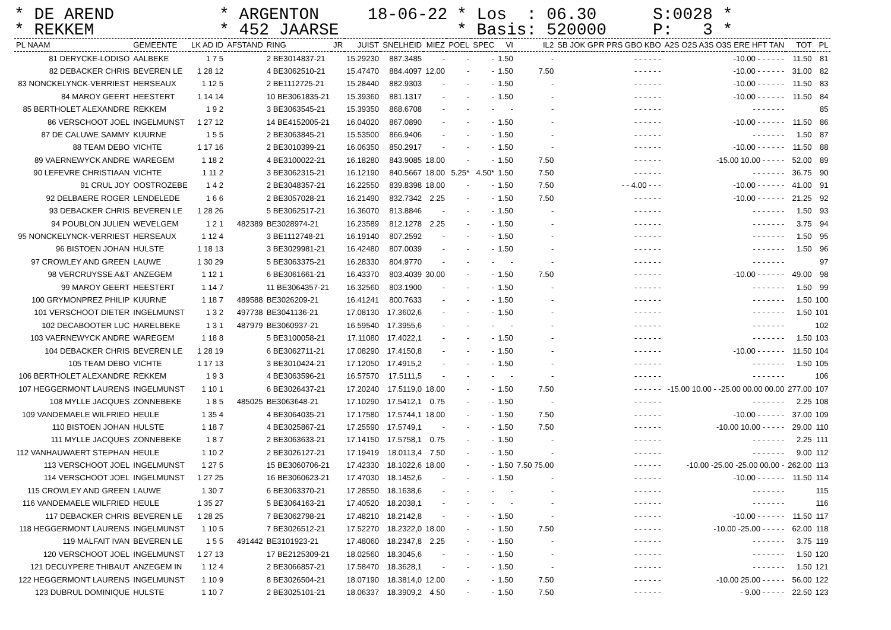* DE AREND * REKKEM
* ARGENTON * 452 JAARSE
18-06-22
* Los : 06.30 * Basis: 520000
S:0028 * P: 3 *
| PL NAAM | GEMEENTE | LK AD ID | AFSTAND | RING | JR | JUIST | SNELHEID | MIEZ | POEL | SPEC | VI | IL2 | SB JOK GPR PRS GBO KBO | A2S O2S A3S O3S ERE HFT TAN | TOT | PL |
| --- | --- | --- | --- | --- | --- | --- | --- | --- | --- | --- | --- | --- | --- | --- | --- | --- |
| 81 DERYCKE-LODISO | AALBEKE | 1 7 5 | | 2 BE3014837-21 | | 15.29230 | 887.3485 | - | - | - | 1.50 | - | - - - - - - | -10.00 - - - - - - | 11.50 | 81 |
| 82 DEBACKER CHRIS | BEVEREN LE | 1 28 12 | | 4 BE3062510-21 | | 15.47470 | 884.4097 | 12.00 | - | - | 1.50 | 7.50 | - - - - - - | -10.00 - - - - - - | 31.00 | 82 |
| 83 NONCKELYNCK-VERRIEST | HERSEAUX | 1 12 5 | | 2 BE1112725-21 | | 15.28440 | 882.9303 | - | - | - | 1.50 | - | - - - - - - | -10.00 - - - - - - | 11.50 | 83 |
| 84 MAROY GEERT | HEESTERT | 1 14 14 | | 10 BE3061835-21 | | 15.39360 | 881.1317 | - | - | - | 1.50 | - | - - - - - - | -10.00 - - - - - - | 11.50 | 84 |
| 85 BERTHOLET ALEXANDRE | REKKEM | 1 9 2 | | 3 BE3063545-21 | | 15.39350 | 868.6708 | - | - | - | - | - | - - - - - - | - - - - - - - | | 85 |
| 86 VERSCHOOT JOEL | INGELMUNST | 1 27 12 | | 14 BE4152005-21 | | 16.04020 | 867.0890 | - | - | - | 1.50 | - | - - - - - - | -10.00 - - - - - - | 11.50 | 86 |
| 87 DE CALUWE SAMMY | KUURNE | 1 5 5 | | 2 BE3063845-21 | | 15.53500 | 866.9406 | - | - | - | 1.50 | - | - - - - - - | - - - - - - - | 1.50 | 87 |
| 88 TEAM DEBO | VICHTE | 1 17 16 | | 2 BE3010399-21 | | 16.06350 | 850.2917 | - | - | - | 1.50 | - | - - - - - - | -10.00 - - - - - - | 11.50 | 88 |
| 89 VAERNEWYCK ANDRE | WAREGEM | 1 18 2 | | 4 BE3100022-21 | | 16.18280 | 843.9085 | 18.00 | - | - | 1.50 | 7.50 | - - - - - - | -15.00 10.00 - - - - - | 52.00 | 89 |
| 90 LEFEVRE CHRISTIAAN | VICHTE | 1 11 2 | | 3 BE3062315-21 | | 16.12190 | 840.5667 | 18.00 | 5.25* | 4.50* | 1.50 | 7.50 | - - - - - - | - - - - - - - | 36.75 | 90 |
| 91 CRUL JOY | OOSTROZEBE | 1 4 2 | | 2 BE3048357-21 | | 16.22550 | 839.8398 | 18.00 | - | - | 1.50 | 7.50 | - - 4.00 - - - | -10.00 - - - - - - | 41.00 | 91 |
| 92 DELBAERE ROGER | LENDELEDE | 1 6 6 | | 2 BE3057028-21 | | 16.21490 | 832.7342 | 2.25 | - | - | 1.50 | 7.50 | - - - - - - | -10.00 - - - - - - | 21.25 | 92 |
| 93 DEBACKER CHRIS | BEVEREN LE | 1 28 26 | | 5 BE3062517-21 | | 16.36070 | 813.8846 | - | - | - | 1.50 | - | - - - - - - | - - - - - - - | 1.50 | 93 |
| 94 POUBLON JULIEN | WEVELGEM | 1 2 1 | 482389 | BE3028974-21 | | 16.23589 | 812.1278 | 2.25 | - | - | 1.50 | - | - - - - - - | - - - - - - - | 3.75 | 94 |
| 95 NONCKELYNCK-VERRIEST | HERSEAUX | 1 12 4 | | 3 BE1112748-21 | | 16.19140 | 807.2592 | - | - | - | 1.50 | - | - - - - - - | - - - - - - - | 1.50 | 95 |
| 96 BISTOEN JOHAN | HULSTE | 1 18 13 | | 3 BE3029981-21 | | 16.42480 | 807.0039 | - | - | - | 1.50 | - | - - - - - - | - - - - - - - | 1.50 | 96 |
| 97 CROWLEY AND GREEN | LAUWE | 1 30 29 | | 5 BE3063375-21 | | 16.28330 | 804.9770 | - | - | - | - | - | - - - - - - | - - - - - - - | | 97 |
| 98 VERCRUYSSE A&T | ANZEGEM | 1 12 1 | | 6 BE3061661-21 | | 16.43370 | 803.4039 | 30.00 | - | - | 1.50 | 7.50 | - - - - - - | -10.00 - - - - - - | 49.00 | 98 |
| 99 MAROY GEERT | HEESTERT | 1 14 7 | | 11 BE3064357-21 | | 16.32560 | 803.1900 | - | - | - | 1.50 | - | - - - - - - | - - - - - - - | 1.50 | 99 |
| 100 GRYMONPREZ PHILIP | KUURNE | 1 18 7 | 489588 | BE3026209-21 | | 16.41241 | 800.7633 | - | - | - | 1.50 | - | - - - - - - | - - - - - - - | 1.50 | 100 |
| 101 VERSCHOOT DIETER | INGELMUNST | 1 3 2 | 497738 | BE3041136-21 | | 17.08130 | 17.3602,6 | - | - | - | 1.50 | - | - - - - - - | - - - - - - - | 1.50 | 101 |
| 102 DECABOOTER LUC | HARELBEKE | 1 3 1 | 487979 | BE3060937-21 | | 16.59540 | 17.3955,6 | - | - | - | - | - | - - - - - - | - - - - - - - | | 102 |
| 103 VAERNEWYCK ANDRE | WAREGEM | 1 18 8 | | 5 BE3100058-21 | | 17.11080 | 17.4022,1 | - | - | - | 1.50 | - | - - - - - - | - - - - - - - | 1.50 | 103 |
| 104 DEBACKER CHRIS | BEVEREN LE | 1 28 19 | | 6 BE3062711-21 | | 17.08290 | 17.4150,8 | - | - | - | 1.50 | - | - - - - - - | -10.00 - - - - - - | 11.50 | 104 |
| 105 TEAM DEBO | VICHTE | 1 17 13 | | 3 BE3010424-21 | | 17.12050 | 17.4915,2 | - | - | - | 1.50 | - | - - - - - - | - - - - - - - | 1.50 | 105 |
| 106 BERTHOLET ALEXANDRE | REKKEM | 1 9 3 | | 4 BE3063596-21 | | 16.57570 | 17.5111,5 | - | - | - | - | - | - - - - - - | - - - - - - - | | 106 |
| 107 HEGGERMONT LAURENS | INGELMUNST | 1 10 1 | | 6 BE3026437-21 | | 17.20240 | 17.5119,0 | 18.00 | - | - | 1.50 | 7.50 | - - - - - - | -15.00 10.00 - -25.00 00.00 00.00 | 277.00 | 107 |
| 108 MYLLE JACQUES | ZONNEBEKE | 1 8 5 | 485025 | BE3063648-21 | | 17.10290 | 17.5412,1 | 0.75 | - | - | 1.50 | - | - - - - - - | - - - - - - - | 2.25 | 108 |
| 109 VANDEMAELE WILFRIED | HEULE | 1 35 4 | | 4 BE3064035-21 | | 17.17580 | 17.5744,1 | 18.00 | - | - | 1.50 | 7.50 | - - - - - - | -10.00 - - - - - - | 37.00 | 109 |
| 110 BISTOEN JOHAN | HULSTE | 1 18 7 | | 4 BE3025867-21 | | 17.25590 | 17.5749,1 | - | - | - | 1.50 | 7.50 | - - - - - - | -10.00 10.00 - - - - - | 29.00 | 110 |
| 111 MYLLE JACQUES | ZONNEBEKE | 1 8 7 | | 2 BE3063633-21 | | 17.14150 | 17.5758,1 | 0.75 | - | - | 1.50 | - | - - - - - - | - - - - - - - | 2.25 | 111 |
| 112 VANHAUWAERT STEPHAN | HEULE | 1 10 2 | | 2 BE3026127-21 | | 17.19419 | 18.0113,4 | 7.50 | - | - | 1.50 | - | - - - - - - | - - - - - - - | 9.00 | 112 |
| 113 VERSCHOOT JOEL | INGELMUNST | 1 27 5 | | 15 BE3060706-21 | | 17.42330 | 18.1022,6 | 18.00 | - | - | 1.50 | 7.50 75.00 | - - - - - - | -10.00 -25.00 -25.00 00.00 - | 262.00 | 113 |
| 114 VERSCHOOT JOEL | INGELMUNST | 1 27 25 | | 16 BE3060623-21 | | 17.47030 | 18.1452,6 | - | - | - | 1.50 | - | - - - - - - | -10.00 - - - - - - | 11.50 | 114 |
| 115 CROWLEY AND GREEN | LAUWE | 1 30 7 | | 6 BE3063370-21 | | 17.28550 | 18.1638,6 | - | - | - | - | - | - - - - - - | - - - - - - - | | 115 |
| 116 VANDEMAELE WILFRIED | HEULE | 1 35 27 | | 5 BE3064163-21 | | 17.40520 | 18.2038,1 | - | - | - | - | - | - - - - - - | - - - - - - - | | 116 |
| 117 DEBACKER CHRIS | BEVEREN LE | 1 28 25 | | 7 BE3062798-21 | | 17.48210 | 18.2142,8 | - | - | - | 1.50 | - | - - - - - - | -10.00 - - - - - - | 11.50 | 117 |
| 118 HEGGERMONT LAURENS | INGELMUNST | 1 10 5 | | 7 BE3026512-21 | | 17.52270 | 18.2322,0 | 18.00 | - | - | 1.50 | 7.50 | - - - - - - | -10.00 -25.00 - - - - - | 62.00 | 118 |
| 119 MALFAIT IVAN | BEVEREN LE | 1 5 5 | 491442 | BE3101923-21 | | 17.48060 | 18.2347,8 | 2.25 | - | - | 1.50 | - | - - - - - - | - - - - - - - | 3.75 | 119 |
| 120 VERSCHOOT JOEL | INGELMUNST | 1 27 13 | | 17 BE2125309-21 | | 18.02560 | 18.3045,6 | - | - | - | 1.50 | - | - - - - - - | - - - - - - - | 1.50 | 120 |
| 121 DECUYPERE THIBAUT | ANZEGEM IN | 1 12 4 | | 2 BE3066857-21 | | 17.58470 | 18.3628,1 | - | - | - | 1.50 | - | - - - - - - | - - - - - - - | 1.50 | 121 |
| 122 HEGGERMONT LAURENS | INGELMUNST | 1 10 9 | | 8 BE3026504-21 | | 18.07190 | 18.3814,0 | 12.00 | - | - | 1.50 | 7.50 | - - - - - - | -10.00 25.00 - - - - - | 56.00 | 122 |
| 123 DUBRUL DOMINIQUE | HULSTE | 1 10 7 | | 2 BE3025101-21 | | 18.06337 | 18.3909,2 | 4.50 | - | - | 1.50 | 7.50 | - - - - - - | - 9.00 - - - - - | 22.50 | 123 |